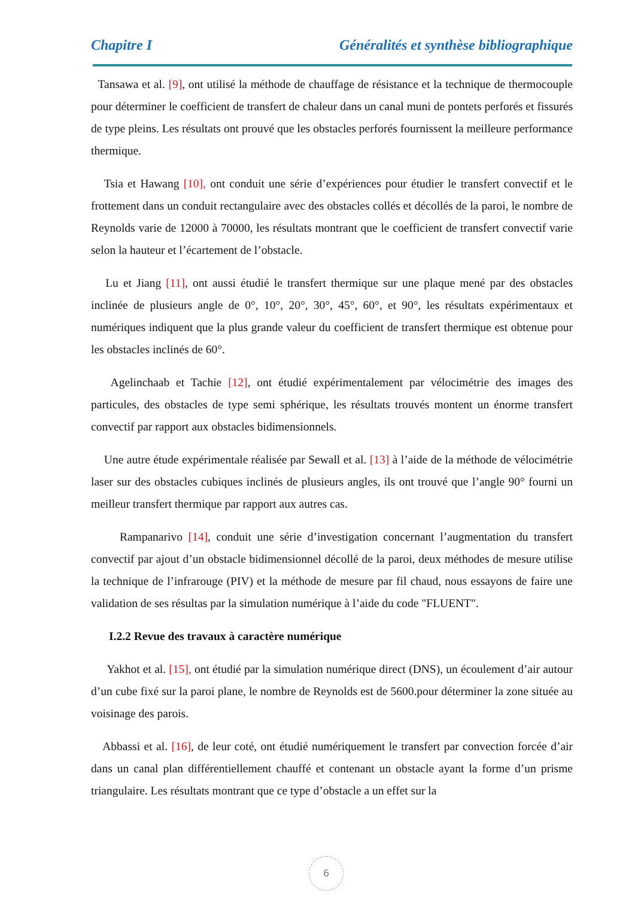Chapitre I Généralités et synthèse bibliographique
Tansawa et al. [9], ont utilisé la méthode de chauffage de résistance et la technique de thermocouple pour déterminer le coefficient de transfert de chaleur dans un canal muni de pontets perforés et fissurés de type pleins. Les résultats ont prouvé que les obstacles perforés fournissent la meilleure performance thermique.
Tsia et Hawang [10], ont conduit une série d’expériences pour étudier le transfert convectif et le frottement dans un conduit rectangulaire avec des obstacles collés et décollés de la paroi, le nombre de Reynolds varie de 12000 à 70000, les résultats montrant que le coefficient de transfert convectif varie selon la hauteur et l’écartement de l’obstacle.
Lu et Jiang [11], ont aussi étudié le transfert thermique sur une plaque mené par des obstacles inclinée de plusieurs angle de 0°, 10°, 20°, 30°, 45°, 60°, et 90°, les résultats expérimentaux et numériques indiquent que la plus grande valeur du coefficient de transfert thermique est obtenue pour les obstacles inclinés de 60°.
Agelinchaab et Tachie [12], ont étudié expérimentalement par vélocimétrie des images des particules, des obstacles de type semi sphérique, les résultats trouvés montent un énorme transfert convectif par rapport aux obstacles bidimensionnels.
Une autre étude expérimentale réalisée par Sewall et al. [13] à l’aide de la méthode de vélocimétrie laser sur des obstacles cubiques inclinés de plusieurs angles, ils ont trouvé que l’angle 90° fourni un meilleur transfert thermique par rapport aux autres cas.
Rampanarivo [14], conduit une série d’investigation concernant l’augmentation du transfert convectif par ajout d’un obstacle bidimensionnel décollé de la paroi, deux méthodes de mesure utilise la technique de l’infrarouge (PIV) et la méthode de mesure par fil chaud, nous essayons de faire une validation de ses résultas par la simulation numérique à l’aide du code "FLUENT".
I.2.2 Revue des travaux à caractère numérique
Yakhot et al. [15], ont étudié par la simulation numérique direct (DNS), un écoulement d’air autour d’un cube fixé sur la paroi plane, le nombre de Reynolds est de 5600.pour déterminer la zone située au voisinage des parois.
Abbassi et al. [16], de leur coté, ont étudié numériquement le transfert par convection forcée d’air dans un canal plan différentiellement chauffé et contenant un obstacle ayant la forme d’un prisme triangulaire. Les résultats montrant que ce type d’obstacle a un effet sur la
6